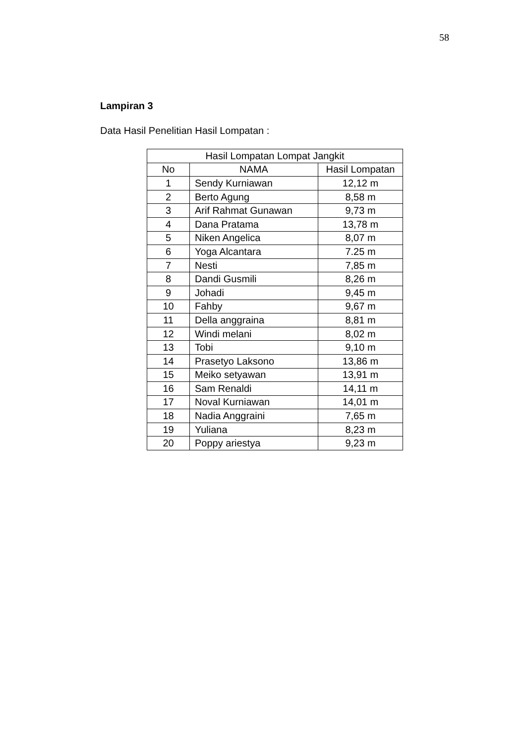58
Lampiran 3
Data Hasil Penelitian Hasil Lompatan :
| Hasil Lompatan Lompat Jangkit | | |
| --- | --- | --- |
| No | NAMA | Hasil Lompatan |
| 1 | Sendy Kurniawan | 12,12 m |
| 2 | Berto Agung | 8,58 m |
| 3 | Arif Rahmat Gunawan | 9,73 m |
| 4 | Dana Pratama | 13,78 m |
| 5 | Niken Angelica | 8,07 m |
| 6 | Yoga Alcantara | 7.25 m |
| 7 | Nesti | 7,85 m |
| 8 | Dandi Gusmili | 8,26 m |
| 9 | Johadi | 9,45 m |
| 10 | Fahby | 9,67 m |
| 11 | Della anggraina | 8,81 m |
| 12 | Windi melani | 8,02 m |
| 13 | Tobi | 9,10 m |
| 14 | Prasetyo Laksono | 13,86 m |
| 15 | Meiko setyawan | 13,91 m |
| 16 | Sam Renaldi | 14,11 m |
| 17 | Noval Kurniawan | 14,01 m |
| 18 | Nadia Anggraini | 7,65 m |
| 19 | Yuliana | 8,23 m |
| 20 | Poppy ariestya | 9,23 m |